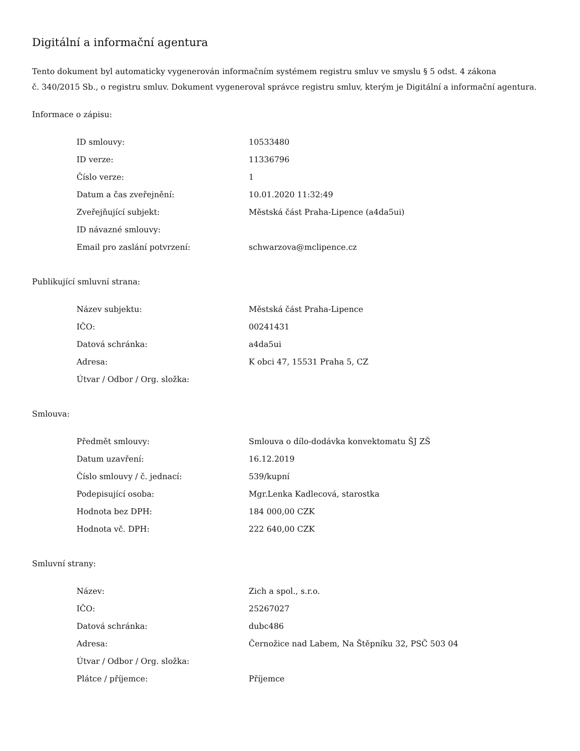Digitální a informační agentura
Tento dokument byl automaticky vygenerován informačním systémem registru smluv ve smyslu § 5 odst. 4 zákona
č. 340/2015 Sb., o registru smluv. Dokument vygeneroval správce registru smluv, kterým je Digitální a informační agentura.
Informace o zápisu:
| ID smlouvy: | 10533480 |
| ID verze: | 11336796 |
| Číslo verze: | 1 |
| Datum a čas zveřejnění: | 10.01.2020 11:32:49 |
| Zveřejňující subjekt: | Městská část Praha-Lipence (a4da5ui) |
| ID návazné smlouvy: | |
| Email pro zaslání potvrzení: | schwarzova@mclipence.cz |
Publikující smluvní strana:
| Název subjektu: | Městská část Praha-Lipence |
| IČO: | 00241431 |
| Datová schránka: | a4da5ui |
| Adresa: | K obci 47, 15531 Praha 5, CZ |
| Útvar / Odbor / Org. složka: | |
Smlouva:
| Předmět smlouvy: | Smlouva o dílo-dodávka konvektomatu ŠJ ZŠ |
| Datum uzavření: | 16.12.2019 |
| Číslo smlouvy / č. jednací: | 539/kupní |
| Podepisující osoba: | Mgr.Lenka Kadlecová, starostka |
| Hodnota bez DPH: | 184 000,00 CZK |
| Hodnota vč. DPH: | 222 640,00 CZK |
Smluvní strany:
| Název: | Zich a spol., s.r.o. |
| IČO: | 25267027 |
| Datová schránka: | dubc486 |
| Adresa: | Černožice nad Labem, Na Štěpníku 32, PSČ 503 04 |
| Útvar / Odbor / Org. složka: | |
| Plátce / příjemce: | Příjemce |